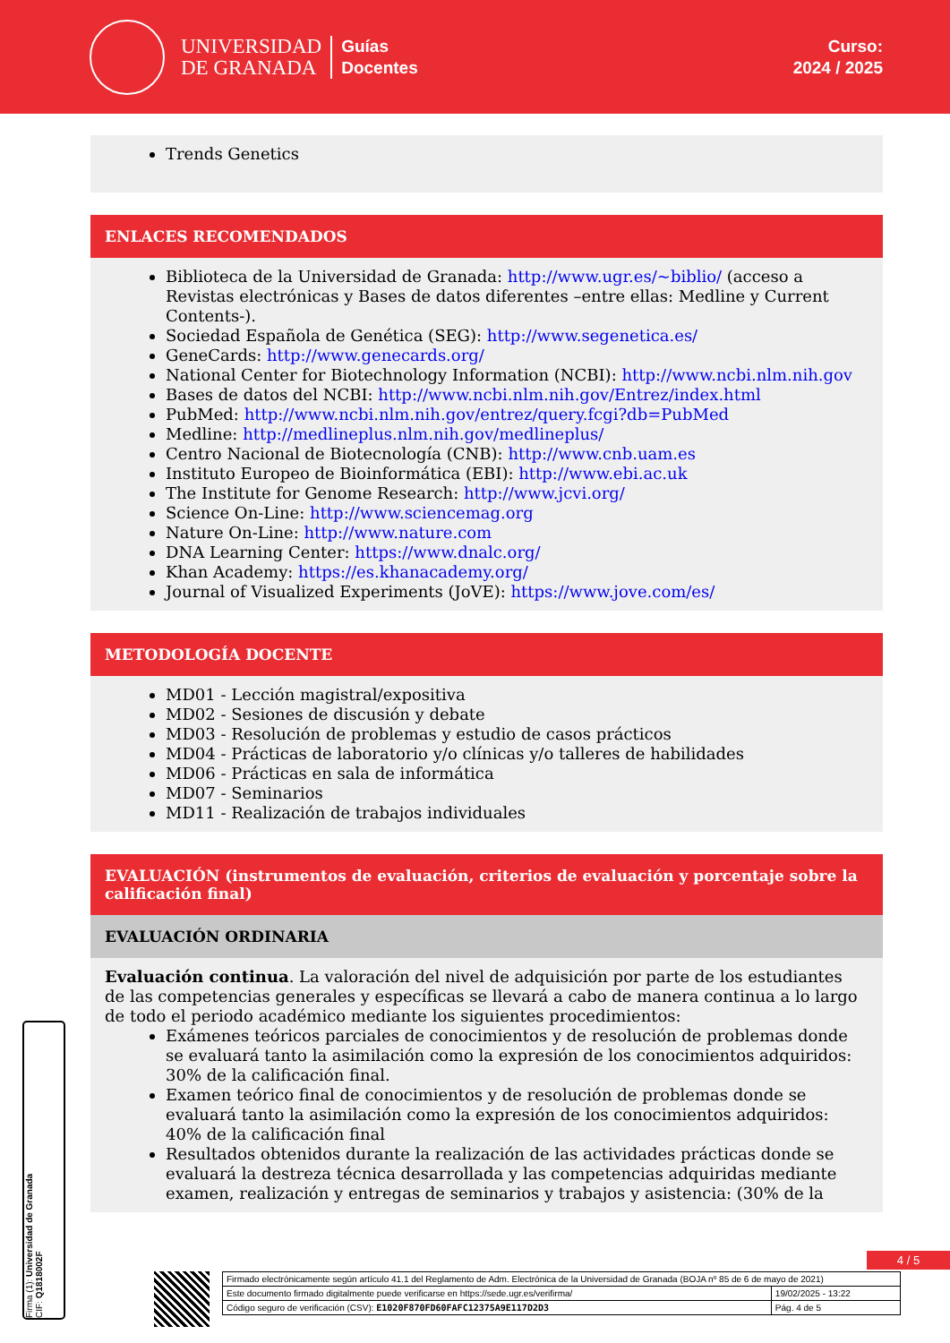UNIVERSIDAD
DE GRANADA
Guías
Docentes
Curso:
2024 / 2025
Trends Genetics
ENLACES RECOMENDADOS
Biblioteca de la Universidad de Granada: http://www.ugr.es/~biblio/ (acceso a Revistas electrónicas y Bases de datos diferentes –entre ellas: Medline y Current Contents-).
Sociedad Española de Genética (SEG): http://www.segenetica.es/
GeneCards: http://www.genecards.org/
National Center for Biotechnology Information (NCBI): http://www.ncbi.nlm.nih.gov
Bases de datos del NCBI: http://www.ncbi.nlm.nih.gov/Entrez/index.html
PubMed: http://www.ncbi.nlm.nih.gov/entrez/query.fcgi?db=PubMed
Medline: http://medlineplus.nlm.nih.gov/medlineplus/
Centro Nacional de Biotecnología (CNB): http://www.cnb.uam.es
Instituto Europeo de Bioinformática (EBI): http://www.ebi.ac.uk
The Institute for Genome Research: http://www.jcvi.org/
Science On-Line: http://www.sciencemag.org
Nature On-Line: http://www.nature.com
DNA Learning Center: https://www.dnalc.org/
Khan Academy: https://es.khanacademy.org/
Journal of Visualized Experiments (JoVE): https://www.jove.com/es/
METODOLOGÍA DOCENTE
MD01 - Lección magistral/expositiva
MD02 - Sesiones de discusión y debate
MD03 - Resolución de problemas y estudio de casos prácticos
MD04 - Prácticas de laboratorio y/o clínicas y/o talleres de habilidades
MD06 - Prácticas en sala de informática
MD07 - Seminarios
MD11 - Realización de trabajos individuales
EVALUACIÓN (instrumentos de evaluación, criterios de evaluación y porcentaje sobre la calificación final)
EVALUACIÓN ORDINARIA
Evaluación continua. La valoración del nivel de adquisición por parte de los estudiantes de las competencias generales y específicas se llevará a cabo de manera continua a lo largo de todo el periodo académico mediante los siguientes procedimientos:
Exámenes teóricos parciales de conocimientos y de resolución de problemas donde se evaluará tanto la asimilación como la expresión de los conocimientos adquiridos: 30% de la calificación final.
Examen teórico final de conocimientos y de resolución de problemas donde se evaluará tanto la asimilación como la expresión de los conocimientos adquiridos: 40% de la calificación final
Resultados obtenidos durante la realización de las actividades prácticas donde se evaluará la destreza técnica desarrollada y las competencias adquiridas mediante examen, realización y entregas de seminarios y trabajos y asistencia: (30% de la
Firma (1): Universidad de Granada
CIF: Q1818002F
4 / 5
| Firmado electrónicamente según artículo 41.1 del Reglamento de Adm. Electrónica de la Universidad de Granada (BOJA nº 85 de 6 de mayo de 2021) | |
| Este documento firmado digitalmente puede verificarse en https://sede.ugr.es/verifirma/ | 19/02/2025 - 13:22 |
| Código seguro de verificación (CSV): E1020F870FD60FAFC12375A9E117D2D3 | Pág. 4 de 5 |